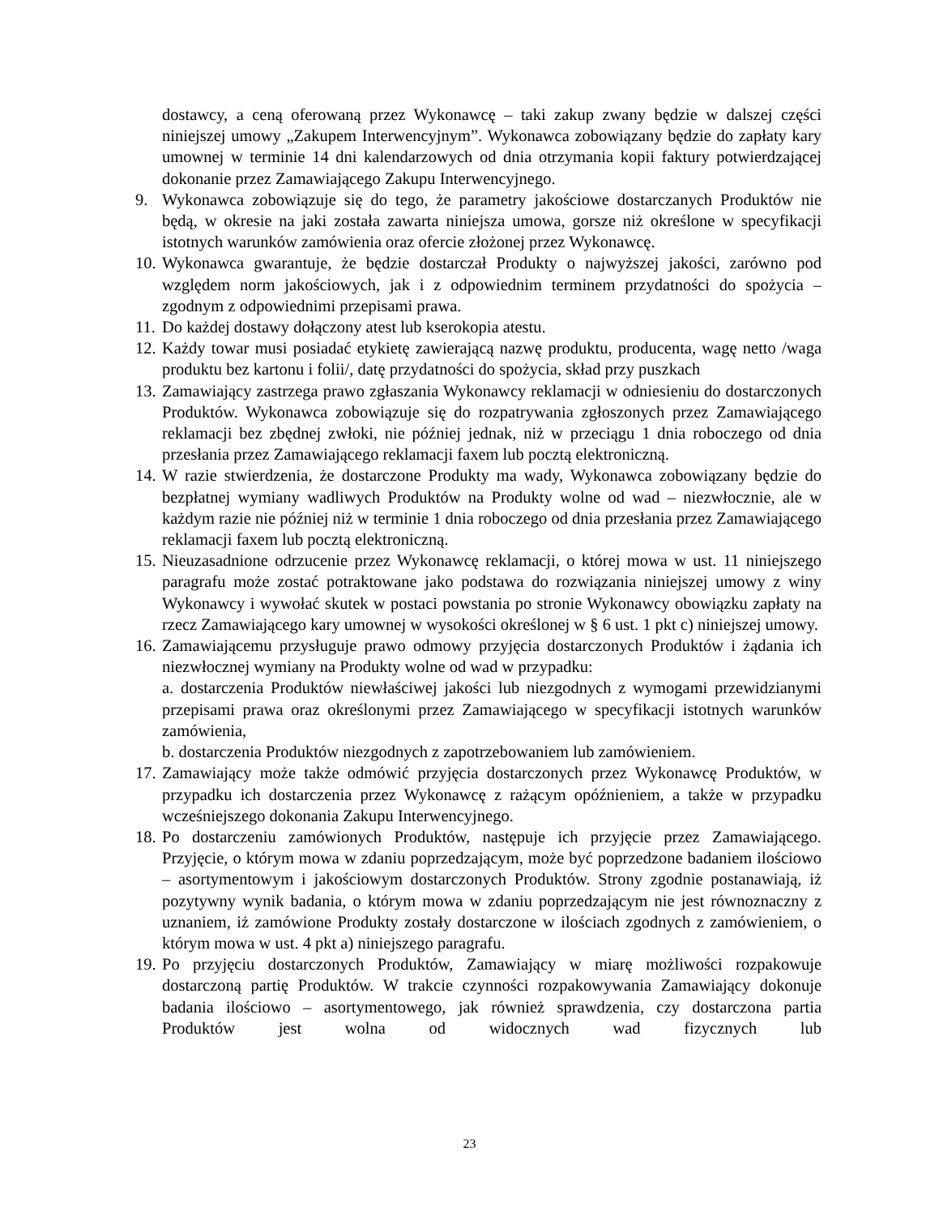dostawcy, a ceną oferowaną przez Wykonawcę – taki zakup zwany będzie w dalszej części niniejszej umowy „Zakupem Interwencyjnym”. Wykonawca zobowiązany będzie do zapłaty kary umownej w terminie 14 dni kalendarzowych od dnia otrzymania kopii faktury potwierdzającej dokonanie przez Zamawiającego Zakupu Interwencyjnego.
9. Wykonawca zobowiązuje się do tego, że parametry jakościowe dostarczanych Produktów nie będą, w okresie na jaki została zawarta niniejsza umowa, gorsze niż określone w specyfikacji istotnych warunków zamówienia oraz ofercie złożonej przez Wykonawcę.
10.
Wykonawca gwarantuje, że będzie dostarczał Produkty o najwyższej jakości, zarówno pod względem norm jakościowych, jak i z odpowiednim terminem przydatności do spożycia – zgodnym z odpowiednimi przepisami prawa.
11.
Do każdej dostawy dołączony atest lub kserokopia atestu.
12.
Każdy towar musi posiadać etykietę zawierającą nazwę produktu, producenta, wagę netto /waga produktu bez kartonu i folii/, datę przydatności do spożycia, skład przy puszkach
13.
Zamawiający zastrzega prawo zgłaszania Wykonawcy reklamacji w odniesieniu do dostarczonych Produktów. Wykonawca zobowiązuje się do rozpatrywania zgłoszonych przez Zamawiającego reklamacji bez zbędnej zwłoki, nie później jednak, niż w przeciągu 1 dnia roboczego od dnia przesłania przez Zamawiającego reklamacji faxem lub pocztą elektroniczną.
14.
W razie stwierdzenia, że dostarczone Produkty ma wady, Wykonawca zobowiązany będzie do bezpłatnej wymiany wadliwych Produktów na Produkty wolne od wad – niezwłocznie, ale w każdym razie nie później niż w terminie 1 dnia roboczego od dnia przesłania przez Zamawiającego reklamacji faxem lub pocztą elektroniczną.
15.
Nieuzasadnione odrzucenie przez Wykonawcę reklamacji, o której mowa w ust. 11 niniejszego paragrafu może zostać potraktowane jako podstawa do rozwiązania niniejszej umowy z winy Wykonawcy i wywołać skutek w postaci powstania po stronie Wykonawcy obowiązku zapłaty na rzecz Zamawiającego kary umownej w wysokości określonej w § 6 ust. 1 pkt c) niniejszej umowy.
16.
Zamawiającemu przysługuje prawo odmowy przyjęcia dostarczonych Produktów i żądania ich niezwłocznej wymiany na Produkty wolne od wad w przypadku:
a. dostarczenia Produktów niewłaściwej jakości lub niezgodnych z wymogami przewidzianymi przepisami prawa oraz określonymi przez Zamawiającego w specyfikacji istotnych warunków zamówienia,
b. dostarczenia Produktów niezgodnych z zapotrzebowaniem lub zamówieniem.
17.
Zamawiający może także odmówić przyjęcia dostarczonych przez Wykonawcę Produktów, w przypadku ich dostarczenia przez Wykonawcę z rażącym opóźnieniem, a także w przypadku wcześniejszego dokonania Zakupu Interwencyjnego.
18.
Po dostarczeniu zamówionych Produktów, następuje ich przyjęcie przez Zamawiającego. Przyjęcie, o którym mowa w zdaniu poprzedzającym, może być poprzedzone badaniem ilościowo – asortymentowym i jakościowym dostarczonych Produktów. Strony zgodnie postanawiają, iż pozytywny wynik badania, o którym mowa w zdaniu poprzedzającym nie jest równoznaczny z uznaniem, iż zamówione Produkty zostały dostarczone w ilościach zgodnych z zamówieniem, o którym mowa w ust. 4 pkt a) niniejszego paragrafu.
19.
Po przyjęciu dostarczonych Produktów, Zamawiający w miarę możliwości rozpakowuje dostarczoną partię Produktów. W trakcie czynności rozpakowywania Zamawiający dokonuje badania ilościowo – asortymentowego, jak również sprawdzenia, czy dostarczona partia Produktów jest wolna od widocznych wad fizycznych lub
23